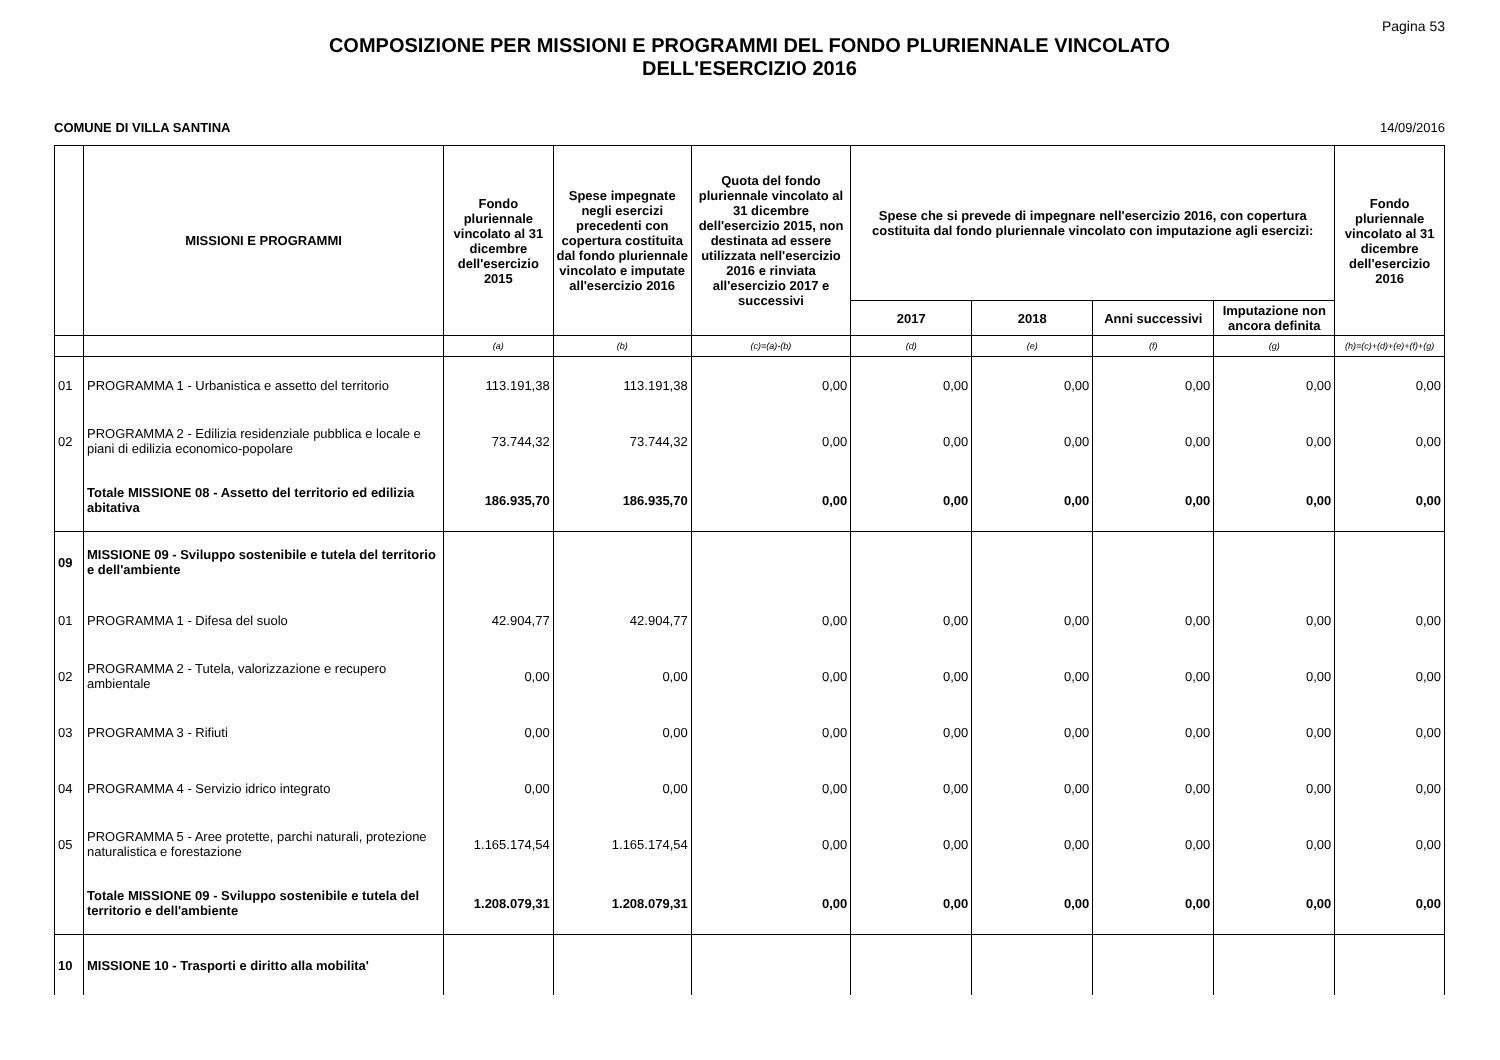Pagina 53
COMPOSIZIONE PER MISSIONI E PROGRAMMI DEL FONDO PLURIENNALE VINCOLATO
DELL'ESERCIZIO 2016
COMUNE DI VILLA SANTINA 14/09/2016
| | MISSIONI E PROGRAMMI | Fondo pluriennale vincolato al 31 dicembre dell'esercizio 2015 | Spese impegnate negli esercizi precedenti con copertura costituita dal fondo pluriennale vincolato e imputate all'esercizio 2016 | Quota del fondo pluriennale vincolato al 31 dicembre dell'esercizio 2015, non destinata ad essere utilizzata nell'esercizio 2016 e rinviata all'esercizio 2017 e successivi | Spese che si prevede di impegnare nell'esercizio 2016, con copertura costituita dal fondo pluriennale vincolato con imputazione agli esercizi: | | | | Fondo pluriennale vincolato al 31 dicembre dell'esercizio 2016 |
| --- | --- | --- | --- | --- | --- | --- | --- | --- | --- |
| | | | | | 2017 | 2018 | Anni successivi | Imputazione non ancora definita | |
| | | (a) | (b) | (c)=(a)-(b) | (d) | (e) | (f) | (g) | (h)=(c)+(d)+(e)+(f)+(g) |
| 01 | PROGRAMMA 1 - Urbanistica e assetto del territorio | 113.191,38 | 113.191,38 | 0,00 | 0,00 | 0,00 | 0,00 | 0,00 | 0,00 |
| 02 | PROGRAMMA 2 - Edilizia residenziale pubblica e locale e piani di edilizia economico-popolare | 73.744,32 | 73.744,32 | 0,00 | 0,00 | 0,00 | 0,00 | 0,00 | 0,00 |
| | Totale MISSIONE 08 - Assetto del territorio ed edilizia abitativa | 186.935,70 | 186.935,70 | 0,00 | 0,00 | 0,00 | 0,00 | 0,00 | 0,00 |
| 09 | MISSIONE 09 - Sviluppo sostenibile e tutela del territorio e dell'ambiente | | | | | | | | |
| 01 | PROGRAMMA 1 - Difesa del suolo | 42.904,77 | 42.904,77 | 0,00 | 0,00 | 0,00 | 0,00 | 0,00 | 0,00 |
| 02 | PROGRAMMA 2 - Tutela, valorizzazione e recupero ambientale | 0,00 | 0,00 | 0,00 | 0,00 | 0,00 | 0,00 | 0,00 | 0,00 |
| 03 | PROGRAMMA 3 - Rifiuti | 0,00 | 0,00 | 0,00 | 0,00 | 0,00 | 0,00 | 0,00 | 0,00 |
| 04 | PROGRAMMA 4 - Servizio idrico integrato | 0,00 | 0,00 | 0,00 | 0,00 | 0,00 | 0,00 | 0,00 | 0,00 |
| 05 | PROGRAMMA 5 - Aree protette, parchi naturali, protezione naturalistica e forestazione | 1.165.174,54 | 1.165.174,54 | 0,00 | 0,00 | 0,00 | 0,00 | 0,00 | 0,00 |
| | Totale MISSIONE 09 - Sviluppo sostenibile e tutela del territorio e dell'ambiente | 1.208.079,31 | 1.208.079,31 | 0,00 | 0,00 | 0,00 | 0,00 | 0,00 | 0,00 |
| 10 | MISSIONE 10 - Trasporti e diritto alla mobilita' | | | | | | | | |